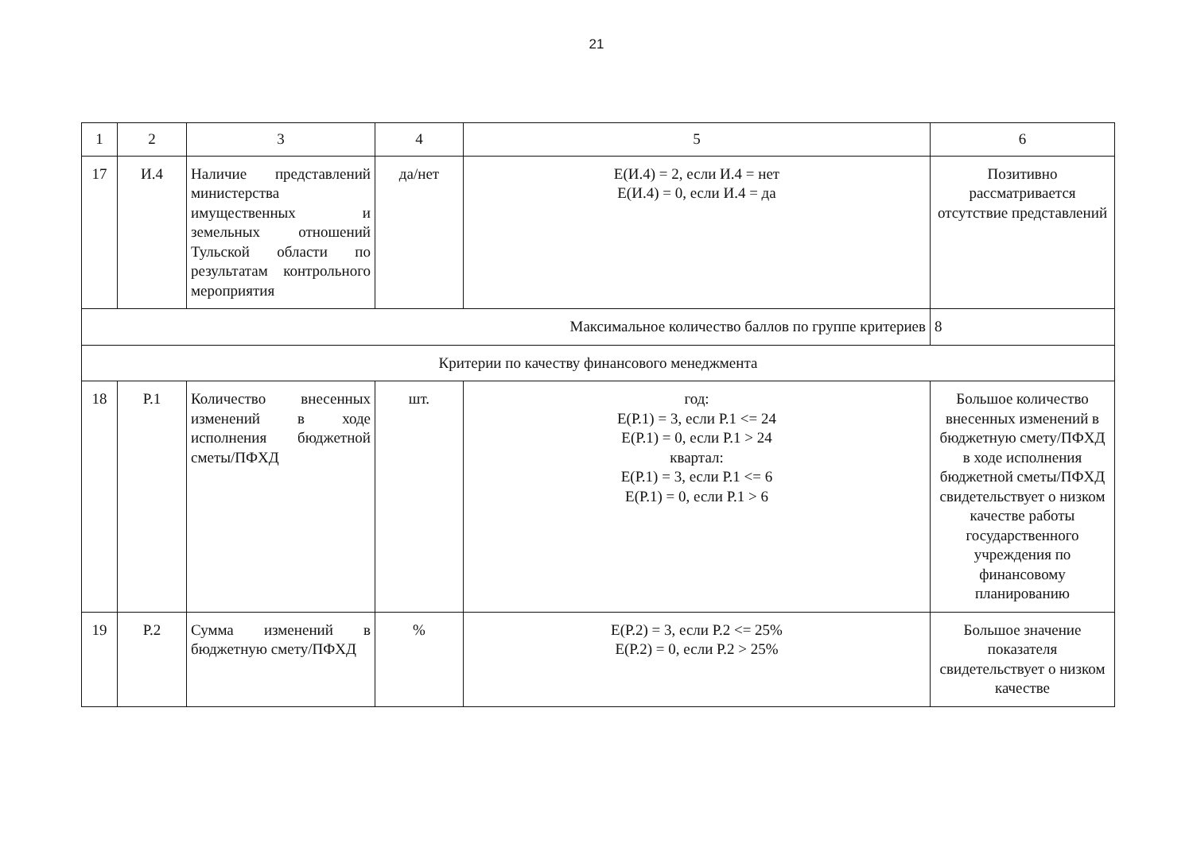21
| 1 | 2 | 3 | 4 | 5 | 6 |
| 17 | И.4 | Наличие представлений министерства имущественных и земельных отношений Тульской области по результатам контрольного мероприятия | да/нет | E(И.4) = 2, если И.4 = нет E(И.4) = 0, если И.4 = да | Позитивно рассматривается отсутствие представлений |
| Максимальное количество баллов по группе критериев | | | | | 8 |
| Критерии по качеству финансового менеджмента | | | | | |
| 18 | Р.1 | Количество внесенных изменений в ходе исполнения бюджетной сметы/ПФХД | шт. | год: E(Р.1) = 3, если Р.1 <= 24 E(Р.1) = 0, если Р.1 > 24 квартал: E(Р.1) = 3, если Р.1 <= 6 E(Р.1) = 0, если Р.1 > 6 | Большое количество внесенных изменений в бюджетную смету/ПФХД в ходе исполнения бюджетной сметы/ПФХД свидетельствует о низком качестве работы государственного учреждения по финансовому планированию |
| 19 | Р.2 | Сумма изменений в бюджетную смету/ПФХД | % | E(Р.2) = 3, если Р.2 <= 25% E(Р.2) = 0, если Р.2 > 25% | Большое значение показателя свидетельствует о низком качестве |